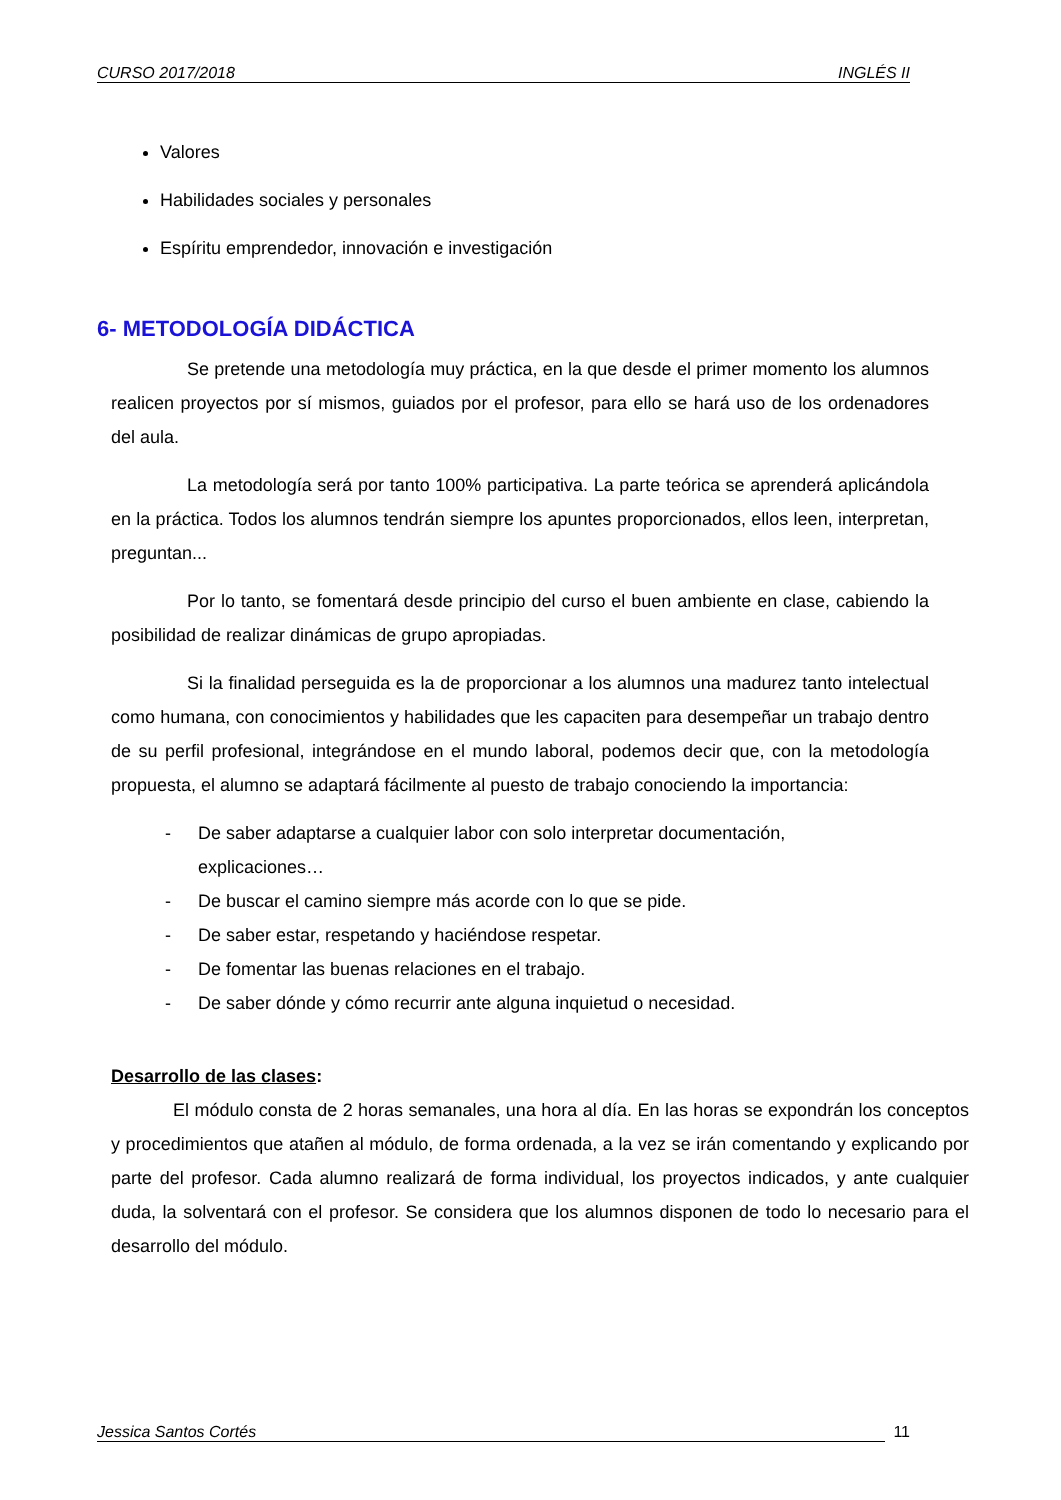CURSO 2017/2018 INGLÉS II
Valores
Habilidades sociales y personales
Espíritu emprendedor, innovación e investigación
6- METODOLOGÍA DIDÁCTICA
Se pretende una metodología muy práctica, en la que desde el primer momento los alumnos realicen proyectos por sí mismos, guiados por el profesor, para ello se hará uso de los ordenadores del aula.
La metodología será por tanto 100% participativa. La parte teórica se aprenderá aplicándola en la práctica. Todos los alumnos tendrán siempre los apuntes proporcionados, ellos leen, interpretan, preguntan...
Por lo tanto, se fomentará desde principio del curso el buen ambiente en clase, cabiendo la posibilidad de realizar dinámicas de grupo apropiadas.
Si la finalidad perseguida es la de proporcionar a los alumnos una madurez tanto intelectual como humana, con conocimientos y habilidades que les capaciten para desempeñar un trabajo dentro de su perfil profesional, integrándose en el mundo laboral, podemos decir que, con la metodología propuesta, el alumno se adaptará fácilmente al puesto de trabajo conociendo la importancia:
- De saber adaptarse a cualquier labor con solo interpretar documentación, explicaciones…
- De buscar el camino siempre más acorde con lo que se pide.
- De saber estar, respetando y haciéndose respetar.
- De fomentar las buenas relaciones en el trabajo.
- De saber dónde y cómo recurrir ante alguna inquietud o necesidad.
Desarrollo de las clases:
El módulo consta de 2 horas semanales, una hora al día. En las horas se expondrán los conceptos y procedimientos que atañen al módulo, de forma ordenada, a la vez se irán comentando y explicando por parte del profesor. Cada alumno realizará de forma individual, los proyectos indicados, y ante cualquier duda, la solventará con el profesor. Se considera que los alumnos disponen de todo lo necesario para el desarrollo del módulo.
Jessica Santos Cortés 11